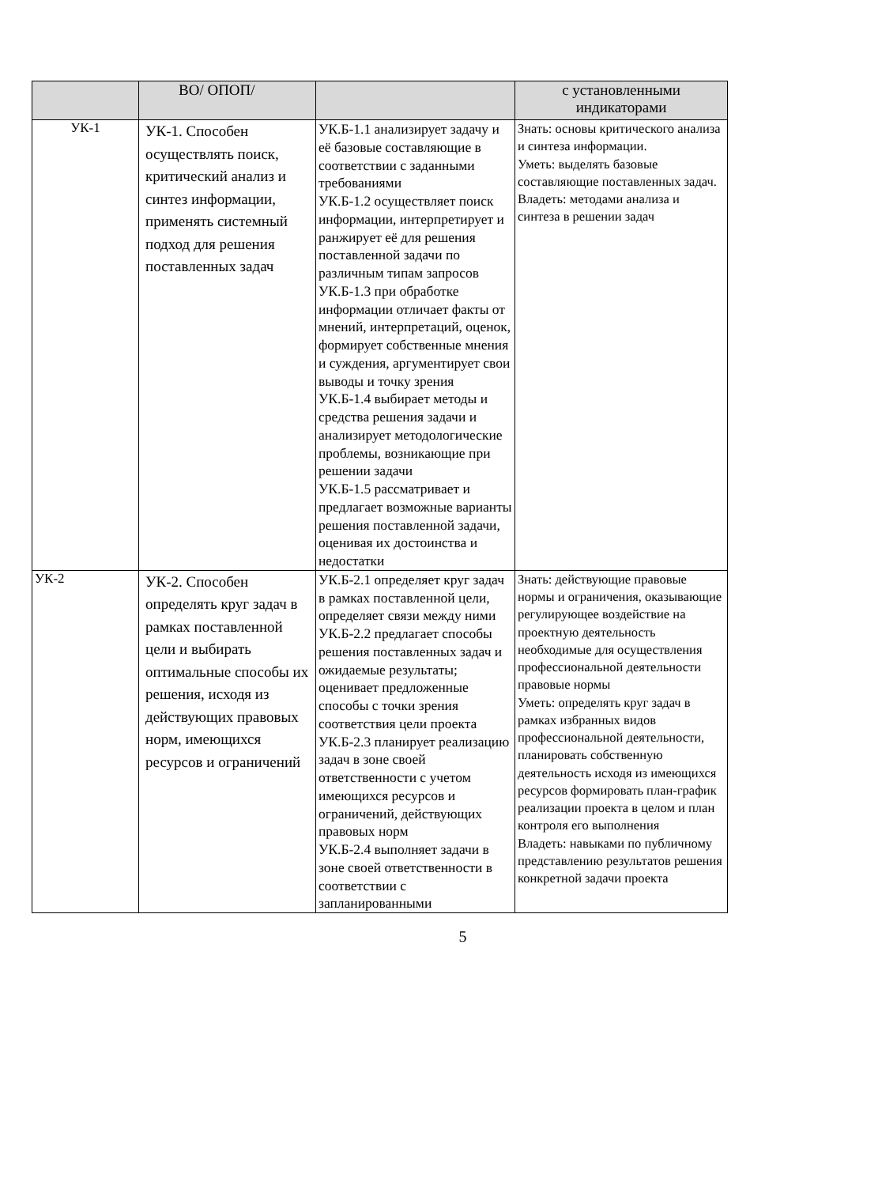| | ВО/ ОПОП/ | | с установленными индикаторами |
| --- | --- | --- | --- |
| УК-1 | УК-1. Способен осуществлять поиск, критический анализ и синтез информации, применять системный подход для решения поставленных задач | УК.Б-1.1 анализирует задачу и её базовые составляющие в соответствии с заданными требованиями УК.Б-1.2 осуществляет поиск информации, интерпретирует и ранжирует её для решения поставленной задачи по различным типам запросов УК.Б-1.3 при обработке информации отличает факты от мнений, интерпретаций, оценок, формирует собственные мнения и суждения, аргументирует свои выводы и точку зрения УК.Б-1.4 выбирает методы и средства решения задачи и анализирует методологические проблемы, возникающие при решении задачи УК.Б-1.5 рассматривает и предлагает возможные варианты решения поставленной задачи, оценивая их достоинства и недостатки | Знать: основы критического анализа и синтеза информации. Уметь: выделять базовые составляющие поставленных задач. Владеть: методами анализа и синтеза в решении задач |
| УК-2 | УК-2. Способен определять круг задач в рамках поставленной цели и выбирать оптимальные способы их решения, исходя из действующих правовых норм, имеющихся ресурсов и ограничений | УК.Б-2.1 определяет круг задач в рамках поставленной цели, определяет связи между ними УК.Б-2.2 предлагает способы решения поставленных задач и ожидаемые результаты; оценивает предложенные способы с точки зрения соответствия цели проекта УК.Б-2.3 планирует реализацию задач в зоне своей ответственности с учетом имеющихся ресурсов и ограничений, действующих правовых норм УК.Б-2.4 выполняет задачи в зоне своей ответственности в соответствии с запланированными | Знать: действующие правовые нормы и ограничения, оказывающие регулирующее воздействие на проектную деятельность необходимые для осуществления профессиональной деятельности правовые нормы Уметь: определять круг задач в рамках избранных видов профессиональной деятельности, планировать собственную деятельность исходя из имеющихся ресурсов формировать план-график реализации проекта в целом и план контроля его выполнения Владеть: навыками по публичному представлению результатов решения конкретной задачи проекта |
5